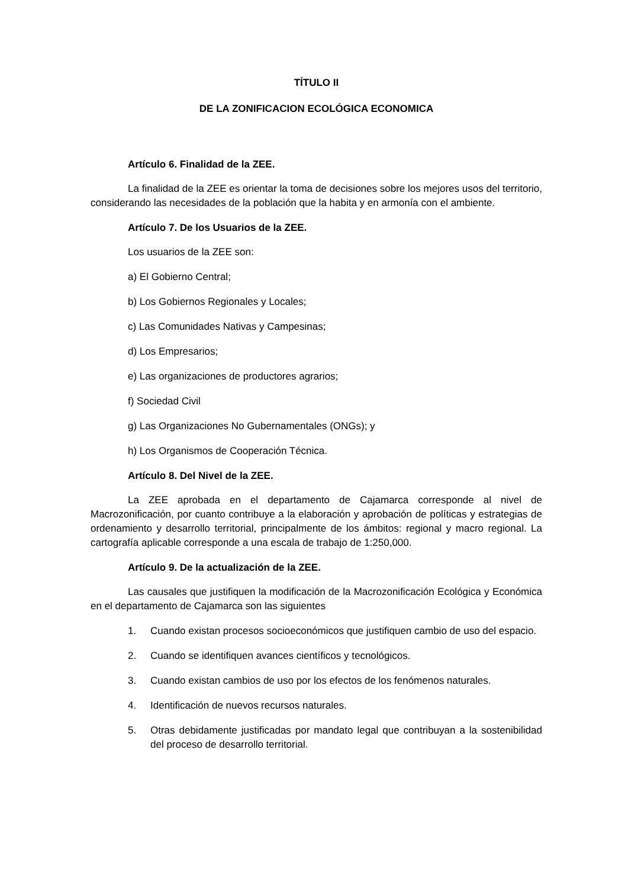TÍTULO II
DE LA ZONIFICACION ECOLÓGICA ECONOMICA
Artículo 6. Finalidad de la ZEE.
La finalidad de la ZEE es orientar la toma de decisiones sobre los mejores usos del territorio, considerando las necesidades de la población que la habita y en armonía con el ambiente.
Artículo 7. De los Usuarios de la ZEE.
Los usuarios de la ZEE son:
a) El Gobierno Central;
b) Los Gobiernos Regionales y Locales;
c) Las Comunidades Nativas y Campesinas;
d) Los Empresarios;
e) Las organizaciones de productores agrarios;
f) Sociedad Civil
g) Las Organizaciones No Gubernamentales (ONGs); y
h) Los Organismos de Cooperación Técnica.
Artículo 8. Del Nivel de la ZEE.
La ZEE aprobada en el departamento de Cajamarca corresponde al nivel de Macrozonificación, por cuanto contribuye a la elaboración y aprobación de políticas y estrategias de ordenamiento y desarrollo territorial, principalmente de los ámbitos: regional y macro regional. La cartografía aplicable corresponde a una escala de trabajo de 1:250,000.
Artículo 9. De la actualización de la ZEE.
Las causales que justifiquen la modificación de la Macrozonificación Ecológica y Económica en el departamento de Cajamarca son las siguientes
1. Cuando existan procesos socioeconómicos que justifiquen cambio de uso del espacio.
2. Cuando se identifiquen avances científicos y tecnológicos.
3. Cuando existan cambios de uso por los efectos de los fenómenos naturales.
4. Identificación de nuevos recursos naturales.
5. Otras debidamente justificadas por mandato legal que contribuyan a la sostenibilidad del proceso de desarrollo territorial.